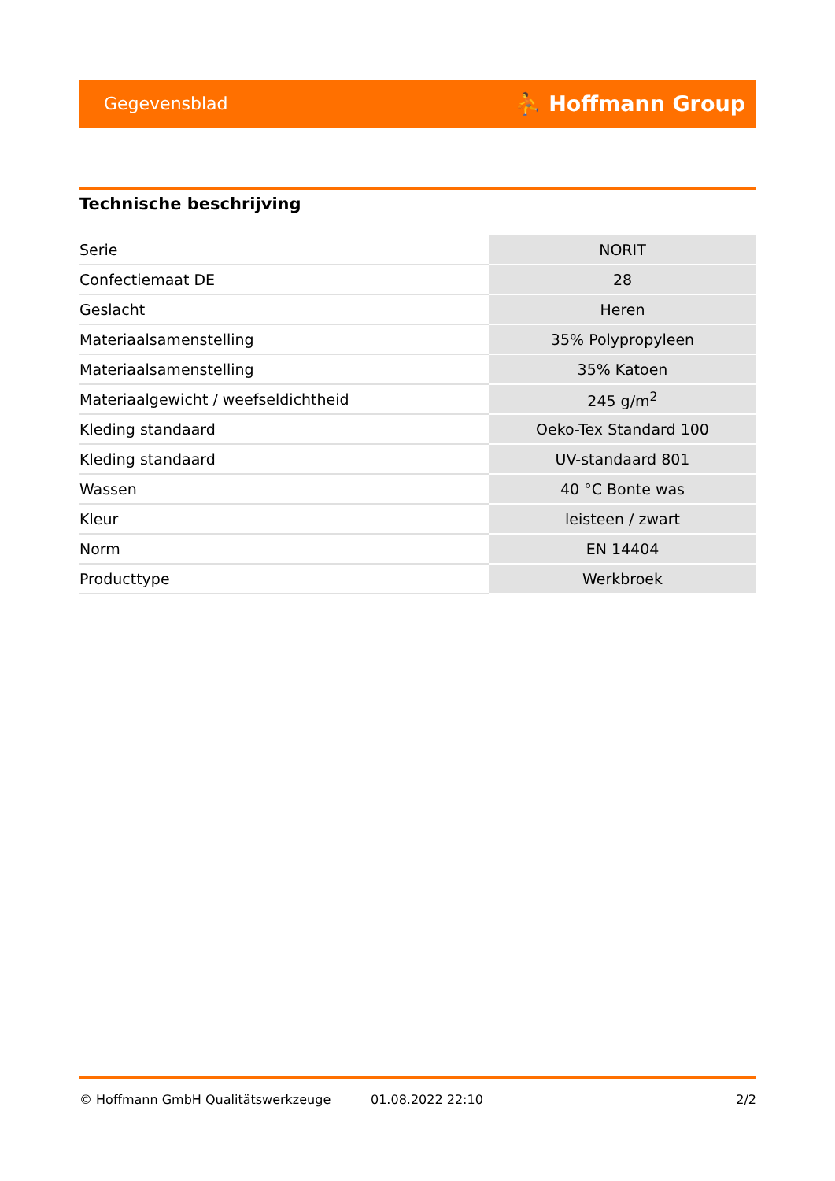Gegevensblad ⛹ Hoffmann Group
Technische beschrijving
| Serie | NORIT |
| Confectiemaat DE | 28 |
| Geslacht | Heren |
| Materiaalsamenstelling | 35% Polypropyleen |
| Materiaalsamenstelling | 35% Katoen |
| Materiaalgewicht / weefseldichtheid | 245 g/m<sup>2</sup> |
| Kleding standaard | Oeko-Tex Standard 100 |
| Kleding standaard | UV-standaard 801 |
| Wassen | 40 °C Bonte was |
| Kleur | leisteen / zwart |
| Norm | EN 14404 |
| Producttype | Werkbroek |
© Hoffmann GmbH Qualitätswerkzeuge 01.08.2022 22:10 2/2